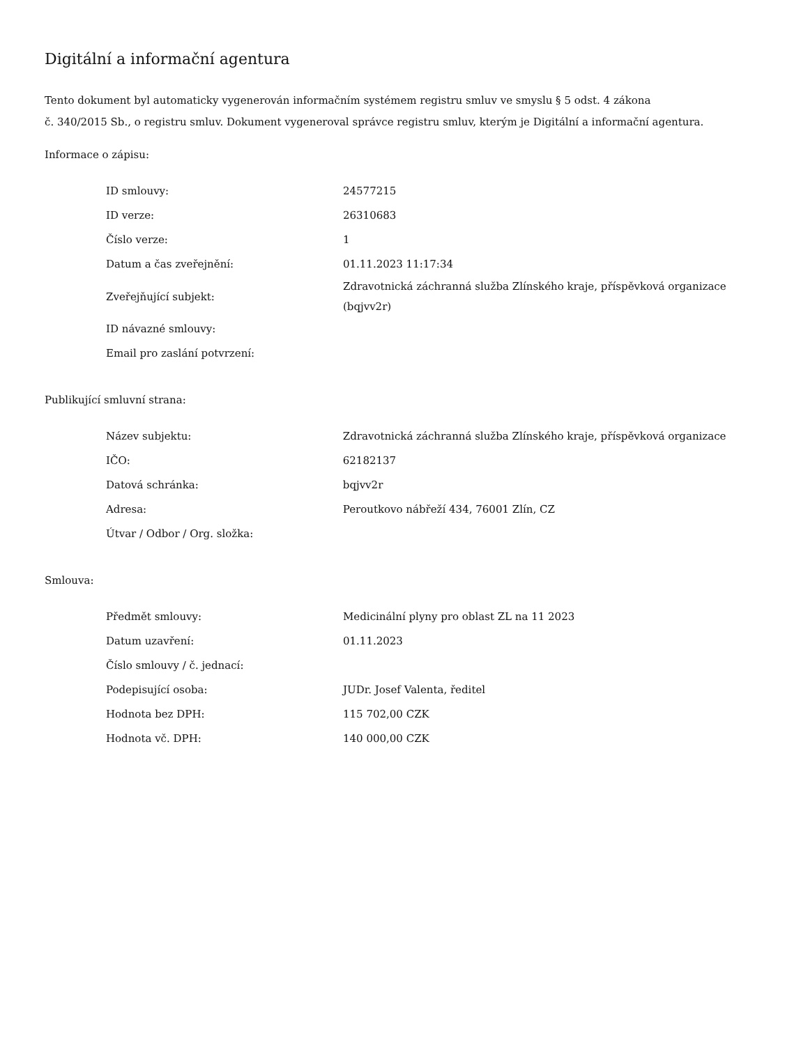Digitální a informační agentura
Tento dokument byl automaticky vygenerován informačním systémem registru smluv ve smyslu § 5 odst. 4 zákona
č. 340/2015 Sb., o registru smluv. Dokument vygeneroval správce registru smluv, kterým je Digitální a informační agentura.
Informace o zápisu:
| ID smlouvy: | 24577215 |
| ID verze: | 26310683 |
| Číslo verze: | 1 |
| Datum a čas zveřejnění: | 01.11.2023 11:17:34 |
| Zveřejňující subjekt: | Zdravotnická záchranná služba Zlínského kraje, příspěvková organizace (bqjvv2r) |
| ID návazné smlouvy: | |
| Email pro zaslání potvrzení: | |
Publikující smluvní strana:
| Název subjektu: | Zdravotnická záchranná služba Zlínského kraje, příspěvková organizace |
| IČO: | 62182137 |
| Datová schránka: | bqjvv2r |
| Adresa: | Peroutkovo nábřeží 434, 76001 Zlín, CZ |
| Útvar / Odbor / Org. složka: | |
Smlouva:
| Předmět smlouvy: | Medicinální plyny pro oblast ZL na 11 2023 |
| Datum uzavření: | 01.11.2023 |
| Číslo smlouvy / č. jednací: | |
| Podepisující osoba: | JUDr. Josef Valenta, ředitel |
| Hodnota bez DPH: | 115 702,00 CZK |
| Hodnota vč. DPH: | 140 000,00 CZK |